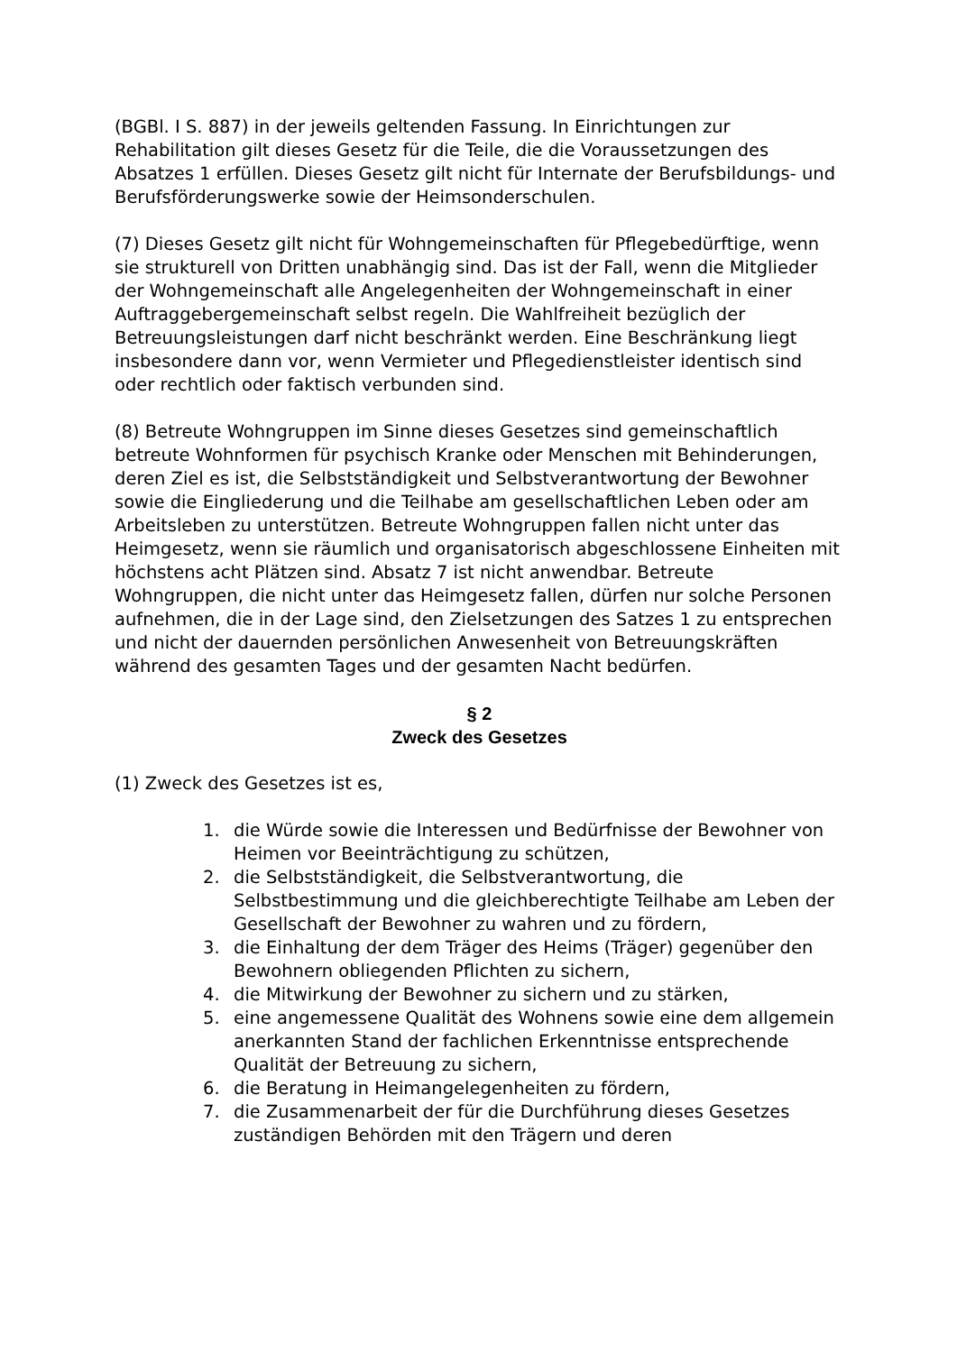(BGBl. I S. 887) in der jeweils geltenden Fassung. In Einrichtungen zur Rehabilitation gilt dieses Gesetz für die Teile, die die Voraussetzungen des Absatzes 1 erfüllen. Dieses Gesetz gilt nicht für Internate der Berufsbildungs- und Berufsförderungswerke sowie der Heimsonderschulen.
(7) Dieses Gesetz gilt nicht für Wohngemeinschaften für Pflegebedürftige, wenn sie strukturell von Dritten unabhängig sind. Das ist der Fall, wenn die Mitglieder der Wohngemeinschaft alle Angelegenheiten der Wohngemeinschaft in einer Auftraggebergemeinschaft selbst regeln. Die Wahlfreiheit bezüglich der Betreuungsleistungen darf nicht beschränkt werden. Eine Beschränkung liegt insbesondere dann vor, wenn Vermieter und Pflegedienstleister identisch sind oder rechtlich oder faktisch verbunden sind.
(8) Betreute Wohngruppen im Sinne dieses Gesetzes sind gemeinschaftlich betreute Wohnformen für psychisch Kranke oder Menschen mit Behinderungen, deren Ziel es ist, die Selbstständigkeit und Selbstverantwortung der Bewohner sowie die Eingliederung und die Teilhabe am gesellschaftlichen Leben oder am Arbeitsleben zu unterstützen. Betreute Wohngruppen fallen nicht unter das Heimgesetz, wenn sie räumlich und organisatorisch abgeschlossene Einheiten mit höchstens acht Plätzen sind. Absatz 7 ist nicht anwendbar. Betreute Wohngruppen, die nicht unter das Heimgesetz fallen, dürfen nur solche Personen aufnehmen, die in der Lage sind, den Zielsetzungen des Satzes 1 zu entsprechen und nicht der dauernden persönlichen Anwesenheit von Betreuungskräften während des gesamten Tages und der gesamten Nacht bedürfen.
§ 2
Zweck des Gesetzes
(1) Zweck des Gesetzes ist es,
1. die Würde sowie die Interessen und Bedürfnisse der Bewohner von Heimen vor Beeinträchtigung zu schützen,
2. die Selbstständigkeit, die Selbstverantwortung, die Selbstbestimmung und die gleichberechtigte Teilhabe am Leben der Gesellschaft der Bewohner zu wahren und zu fördern,
3. die Einhaltung der dem Träger des Heims (Träger) gegenüber den Bewohnern obliegenden Pflichten zu sichern,
4. die Mitwirkung der Bewohner zu sichern und zu stärken,
5. eine angemessene Qualität des Wohnens sowie eine dem allgemein anerkannten Stand der fachlichen Erkenntnisse entsprechende Qualität der Betreuung zu sichern,
6. die Beratung in Heimangelegenheiten zu fördern,
7. die Zusammenarbeit der für die Durchführung dieses Gesetzes zuständigen Behörden mit den Trägern und deren